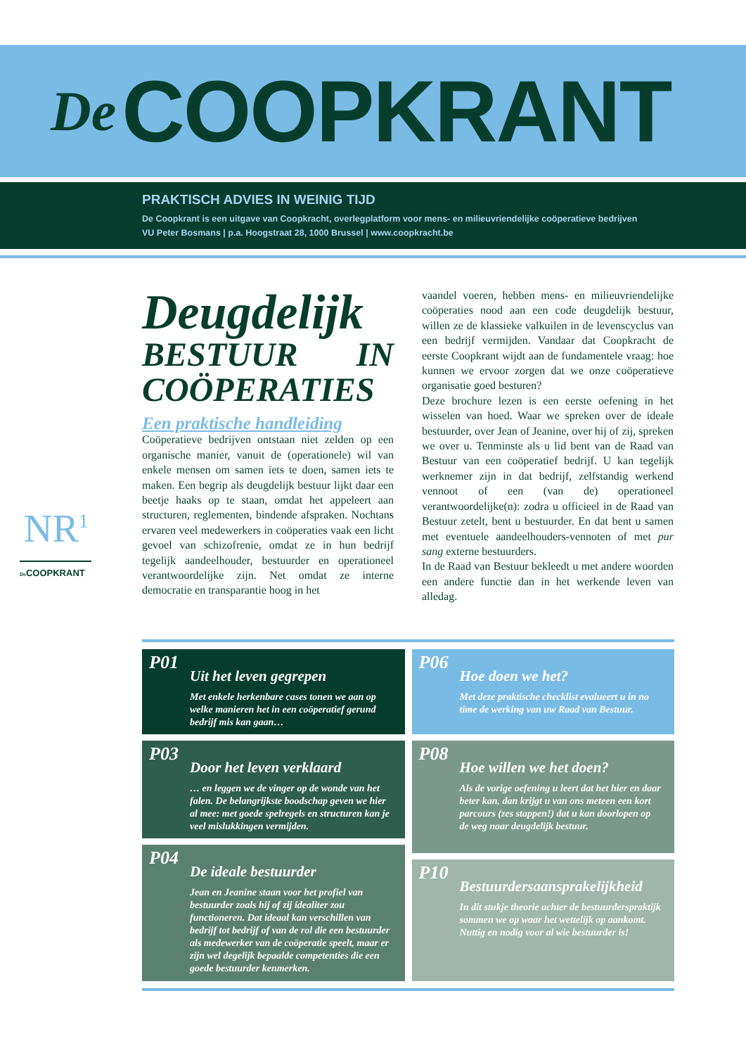De COOPKRANT
PRAKTISCH ADVIES IN WEINIG TIJD
De Coopkrant is een uitgave van Coopkracht, overlegplatform voor mens- en milieuvriendelijke coöperatieve bedrijven
VU Peter Bosmans | p.a. Hoogstraat 28, 1000 Brussel | www.coopkracht.be
NR<sup>1</sup>
De COOPKRANT
Deugdelijk
BESTUUR IN COÖPERATIES
Een praktische handleiding
Coöperatieve bedrijven ontstaan niet zelden op een organische manier, vanuit de (operationele) wil van enkele mensen om samen iets te doen, samen iets te maken. Een begrip als deugdelijk bestuur lijkt daar een beetje haaks op te staan, omdat het appeleert aan structuren, reglementen, bindende afspraken. Nochtans ervaren veel medewerkers in coöperaties vaak een licht gevoel van schizofrenie, omdat ze in hun bedrijf tegelijk aandeelhouder, bestuurder en operationeel verantwoordelijke zijn. Net omdat ze interne democratie en transparantie hoog in het
vaandel voeren, hebben mens- en milieuvriendelijke coöperaties nood aan een code deugdelijk bestuur, willen ze de klassieke valkuilen in de levenscyclus van een bedrijf vermijden. Vandaar dat Coopkracht de eerste Coopkrant wijdt aan de fundamentele vraag: hoe kunnen we ervoor zorgen dat we onze coöperatieve organisatie goed besturen?
Deze brochure lezen is een eerste oefening in het wisselen van hoed. Waar we spreken over de ideale bestuurder, over Jean of Jeanine, over hij of zij, spreken we over u. Tenminste als u lid bent van de Raad van Bestuur van een coöperatief bedrijf. U kan tegelijk werknemer zijn in dat bedrijf, zelfstandig werkend vennoot of een (van de) operationeel verantwoordelijke(n): zodra u officieel in de Raad van Bestuur zetelt, bent u bestuurder. En dat bent u samen met eventuele aandeelhouders-vennoten of met pur sang externe bestuurders.
In de Raad van Bestuur bekleedt u met andere woorden een andere functie dan in het werkende leven van alledag.
P01
Uit het leven gegrepen
Met enkele herkenbare cases tonen we aan op welke manieren het in een coöperatief gerund bedrijf mis kan gaan…
P03
Door het leven verklaard
… en leggen we de vinger op de wonde van het falen. De belangrijkste boodschap geven we hier al mee: met goede spelregels en structuren kan je veel mislukkingen vermijden.
P04
De ideale bestuurder
Jean en Jeanine staan voor het profiel van bestuurder zoals hij of zij idealiter zou functioneren. Dat ideaal kan verschillen van bedrijf tot bedrijf of van de rol die een bestuurder als medewerker van de coöperatie speelt, maar er zijn wel degelijk bepaalde competenties die een goede bestuurder kenmerken.
P06
Hoe doen we het?
Met deze praktische checklist evalueert u in no time de werking van uw Raad van Bestuur.
P08
Hoe willen we het doen?
Als de vorige oefening u leert dat het hier en daar beter kan, dan krijgt u van ons meteen een kort parcours (zes stappen!) dat u kan doorlopen op de weg naar deugdelijk bestuur.
P10
Bestuurdersaansprakelijkheid
In dit stukje theorie achter de bestuurderspraktijk sommen we op waar het wettelijk op aankomt. Nuttig en nodig voor al wie bestuurder is!